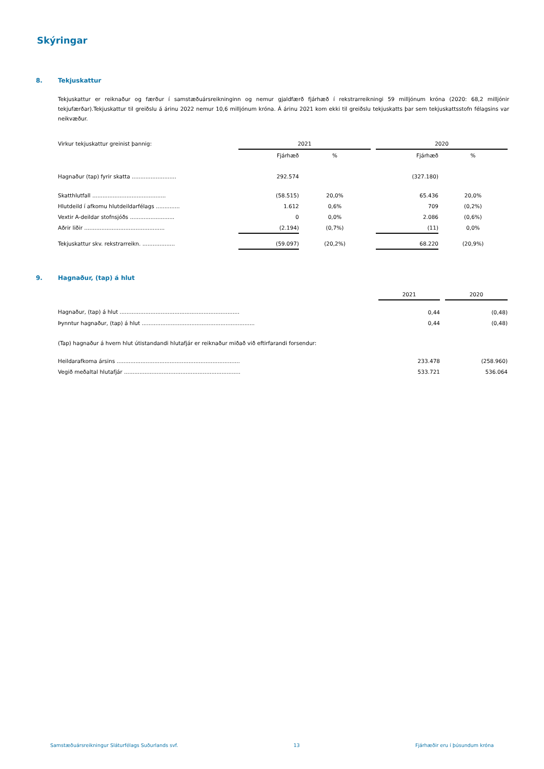Skýringar
8. Tekjuskattur
Tekjuskattur er reiknaður og færður í samstæðuársreikninginn og nemur gjaldfærð fjárhæð í rekstrarreikningi 59 milljónum króna (2020: 68,2 milljónir tekjufærðar).Tekjuskattur til greiðslu á árinu 2022 nemur 10,6 milljónum króna. Á árinu 2021 kom ekki til greiðslu tekjuskatts þar sem tekjuskattsstofn félagsins var neikvæður.
| Virkur tekjuskattur greinist þannig: | 2021 | | | 2020 | |
| | Fjárhæð | % | | Fjárhæð | % |
| Hagnaður (tap) fyrir skatta .......................... | 292.574 | | | (327.180) | |
| Skatthlutfall ........................................... | (58.515) | 20,0% | | 65.436 | 20,0% |
| Hlutdeild í afkomu hlutdeildarfélags .............. | 1.612 | 0,6% | | 709 | (0,2%) |
| Vextir A-deildar stofnsjóðs .......................... | 0 | 0,0% | | 2.086 | (0,6%) |
| Aðrir liðir ............................................... | (2.194) | (0,7%) | | (11) | 0,0% |
| Tekjuskattur skv. rekstrarreikn. ................... | (59.097) | (20,2%) | | 68.220 | (20,9%) |
9. Hagnaður, (tap) á hlut
| | 2021 | | 2020 |
| Hagnaður, (tap) á hlut ...................................................................... | 0,44 | | (0,48) |
| Þynntur hagnaður, (tap) á hlut .................................................................. | 0,44 | | (0,48) |
(Tap) hagnaður á hvern hlut útistandandi hlutafjár er reiknaður miðað við eftirfarandi forsendur:
| Heildarafkoma ársins ........................................................................ | 233.478 | | (258.960) |
| Vegið meðaltal hlutafjár .................................................................... | 533.721 | | 536.064 |
Samstæðuársreikningur Sláturfélags Suðurlands svf. 13 Fjárhæðir eru í þúsundum króna